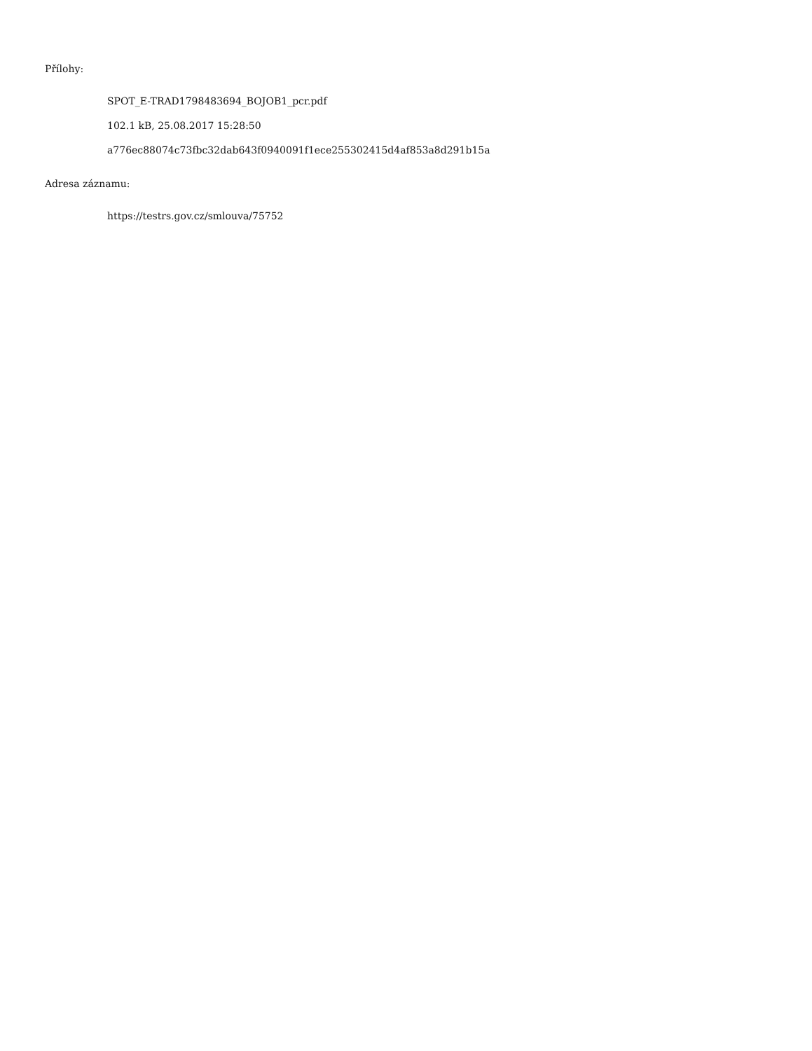Přílohy:
SPOT_E-TRAD1798483694_BOJOB1_pcr.pdf
102.1 kB, 25.08.2017 15:28:50
a776ec88074c73fbc32dab643f0940091f1ece255302415d4af853a8d291b15a
Adresa záznamu:
https://testrs.gov.cz/smlouva/75752